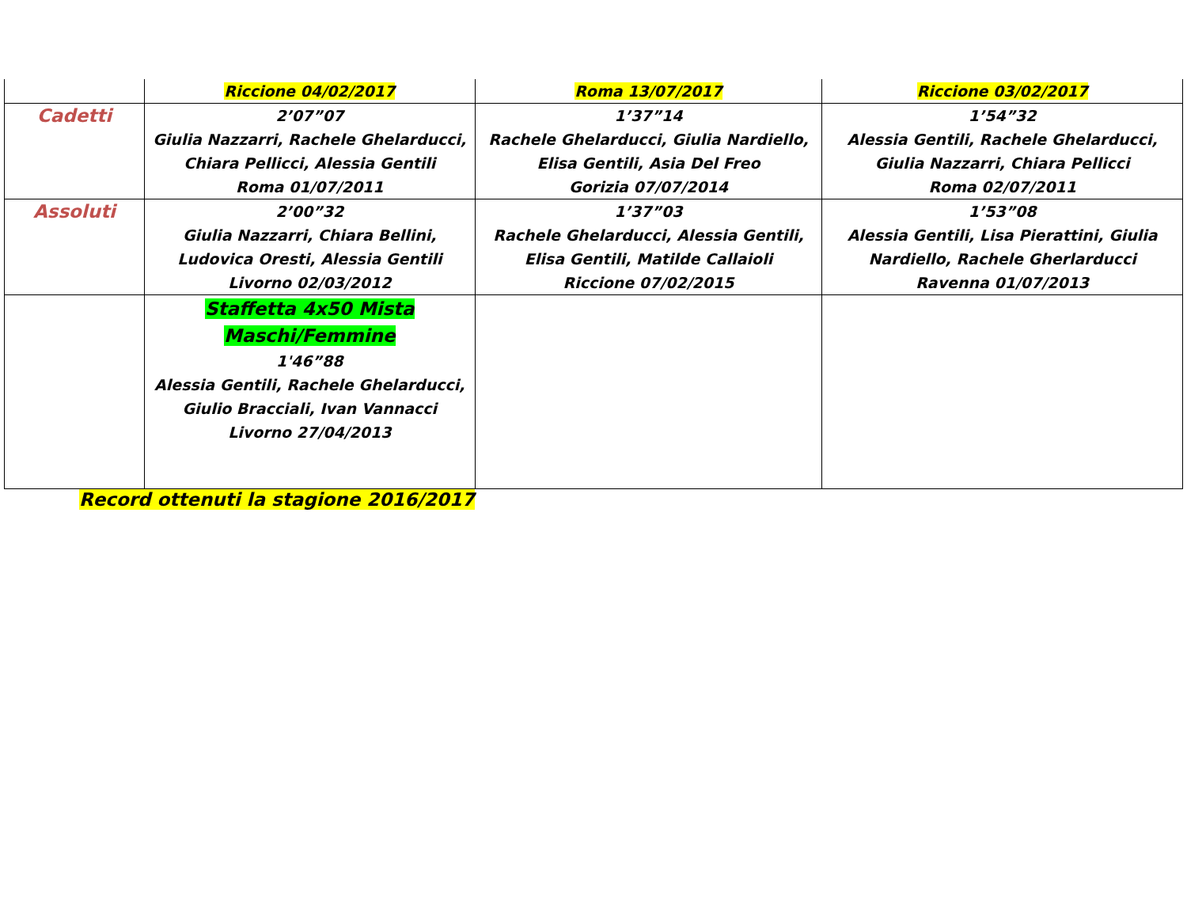| | Riccione 04/02/2017 | Roma 13/07/2017 | Riccione 03/02/2017 |
| Cadetti | 2’07”07 Giulia Nazzarri, Rachele Ghelarducci, Chiara Pellicci, Alessia Gentili Roma 01/07/2011 | 1’37”14 Rachele Ghelarducci, Giulia Nardiello, Elisa Gentili, Asia Del Freo Gorizia 07/07/2014 | 1’54”32 Alessia Gentili, Rachele Ghelarducci, Giulia Nazzarri, Chiara Pellicci Roma 02/07/2011 |
| Assoluti | 2’00”32 Giulia Nazzarri, Chiara Bellini, Ludovica Oresti, Alessia Gentili Livorno 02/03/2012 | 1’37”03 Rachele Ghelarducci, Alessia Gentili, Elisa Gentili, Matilde Callaioli Riccione 07/02/2015 | 1’53”08 Alessia Gentili, Lisa Pierattini, Giulia Nardiello, Rachele Gherlarducci Ravenna 01/07/2013 |
| | Staffetta 4x50 Mista Maschi/Femmine 1'46”88 Alessia Gentili, Rachele Ghelarducci, Giulio Bracciali, Ivan Vannacci Livorno 27/04/2013 | | |
Record ottenuti la stagione 2016/2017